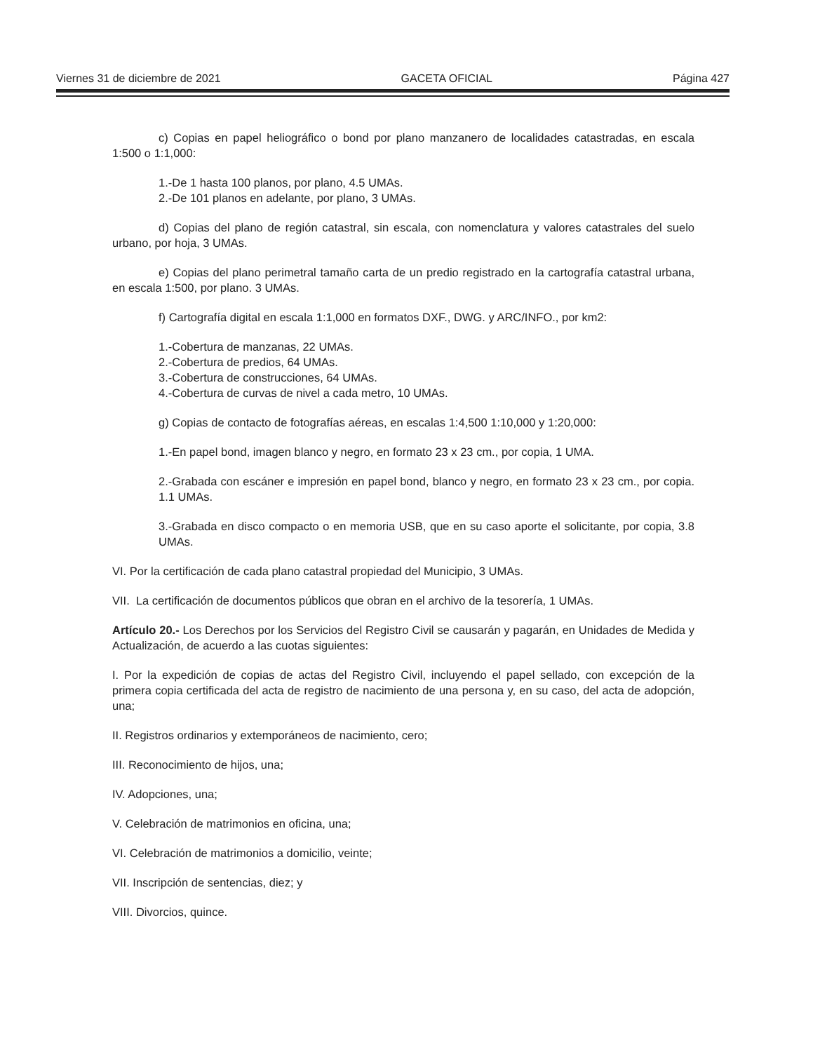Viernes 31 de diciembre de 2021 GACETA OFICIAL Página 427
c) Copias en papel heliográfico o bond por plano manzanero de localidades catastradas, en escala 1:500 o 1:1,000:
1.-De 1 hasta 100 planos, por plano, 4.5 UMAs.
2.-De 101 planos en adelante, por plano, 3 UMAs.
d) Copias del plano de región catastral, sin escala, con nomenclatura y valores catastrales del suelo urbano, por hoja, 3 UMAs.
e) Copias del plano perimetral tamaño carta de un predio registrado en la cartografía catastral urbana, en escala 1:500, por plano. 3 UMAs.
f) Cartografía digital en escala 1:1,000 en formatos DXF., DWG. y ARC/INFO., por km2:
1.-Cobertura de manzanas, 22 UMAs.
2.-Cobertura de predios, 64 UMAs.
3.-Cobertura de construcciones, 64 UMAs.
4.-Cobertura de curvas de nivel a cada metro, 10 UMAs.
g) Copias de contacto de fotografías aéreas, en escalas 1:4,500 1:10,000 y 1:20,000:
1.-En papel bond, imagen blanco y negro, en formato 23 x 23 cm., por copia, 1 UMA.
2.-Grabada con escáner e impresión en papel bond, blanco y negro, en formato 23 x 23 cm., por copia. 1.1 UMAs.
3.-Grabada en disco compacto o en memoria USB, que en su caso aporte el solicitante, por copia, 3.8 UMAs.
VI. Por la certificación de cada plano catastral propiedad del Municipio, 3 UMAs.
VII. La certificación de documentos públicos que obran en el archivo de la tesorería, 1 UMAs.
Artículo 20.- Los Derechos por los Servicios del Registro Civil se causarán y pagarán, en Unidades de Medida y Actualización, de acuerdo a las cuotas siguientes:
I. Por la expedición de copias de actas del Registro Civil, incluyendo el papel sellado, con excepción de la primera copia certificada del acta de registro de nacimiento de una persona y, en su caso, del acta de adopción, una;
II. Registros ordinarios y extemporáneos de nacimiento, cero;
III. Reconocimiento de hijos, una;
IV. Adopciones, una;
V. Celebración de matrimonios en oficina, una;
VI. Celebración de matrimonios a domicilio, veinte;
VII. Inscripción de sentencias, diez; y
VIII. Divorcios, quince.